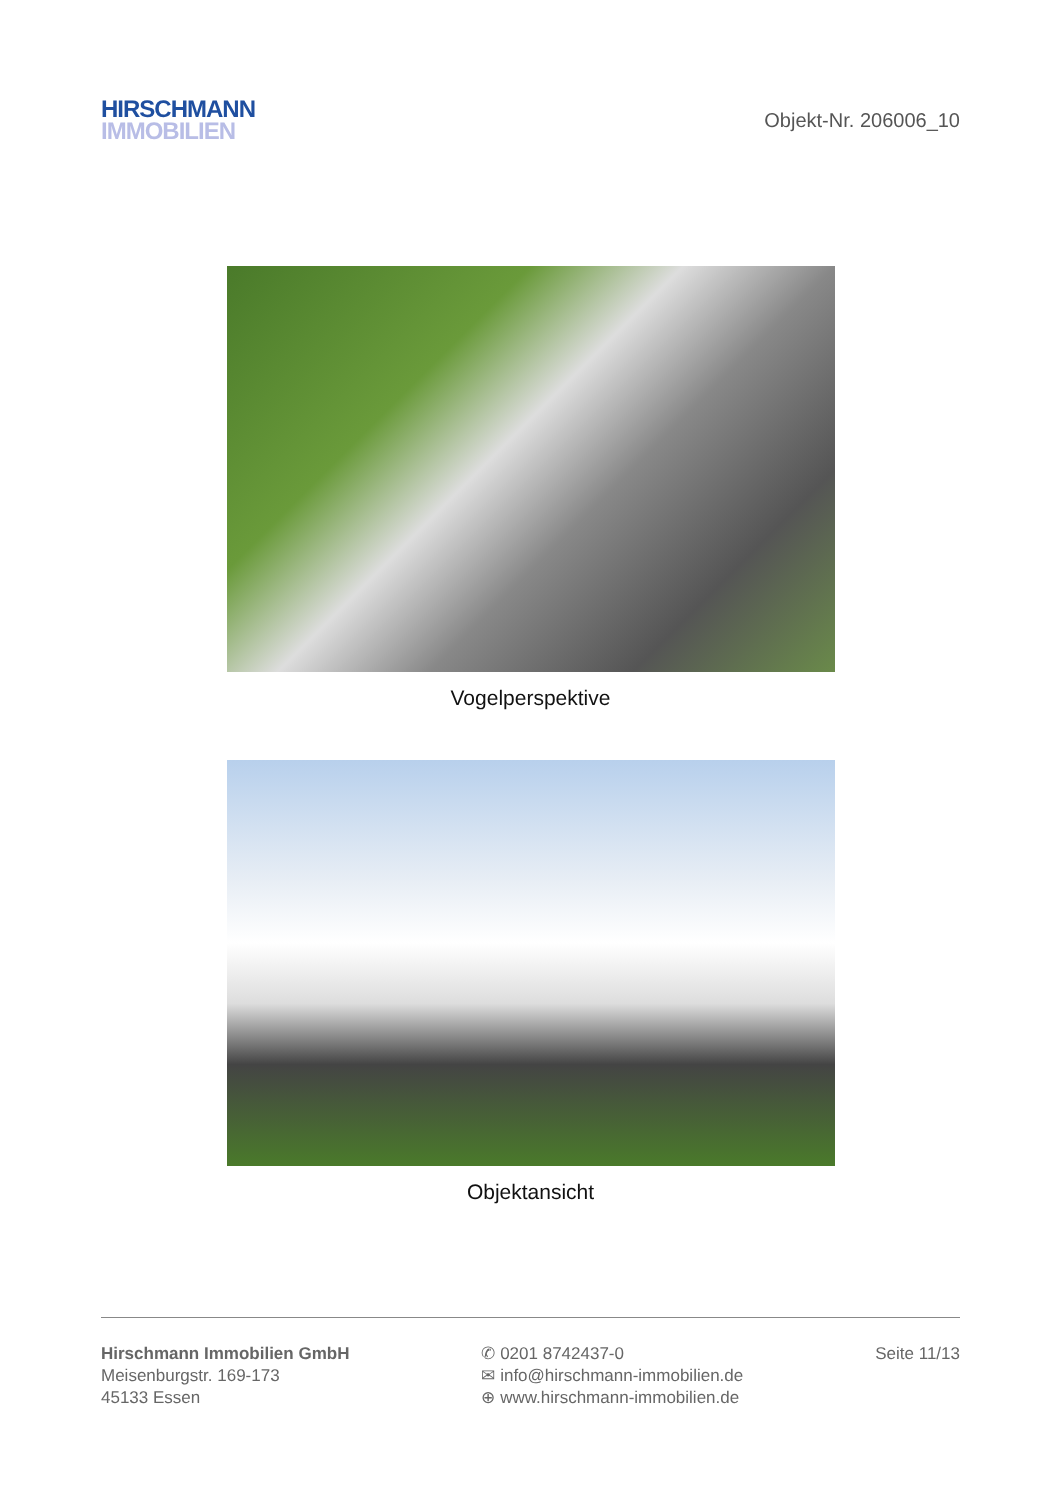HIRSCHMANN
IMMOBILIEN
Objekt-Nr. 206006_10
Vogelperspektive
Objektansicht
Hirschmann Immobilien GmbH
Meisenburgstr. 169-173
45133 Essen
✆ 0201 8742437-0
✉ info@hirschmann-immobilien.de
⊕ www.hirschmann-immobilien.de
Seite 11/13